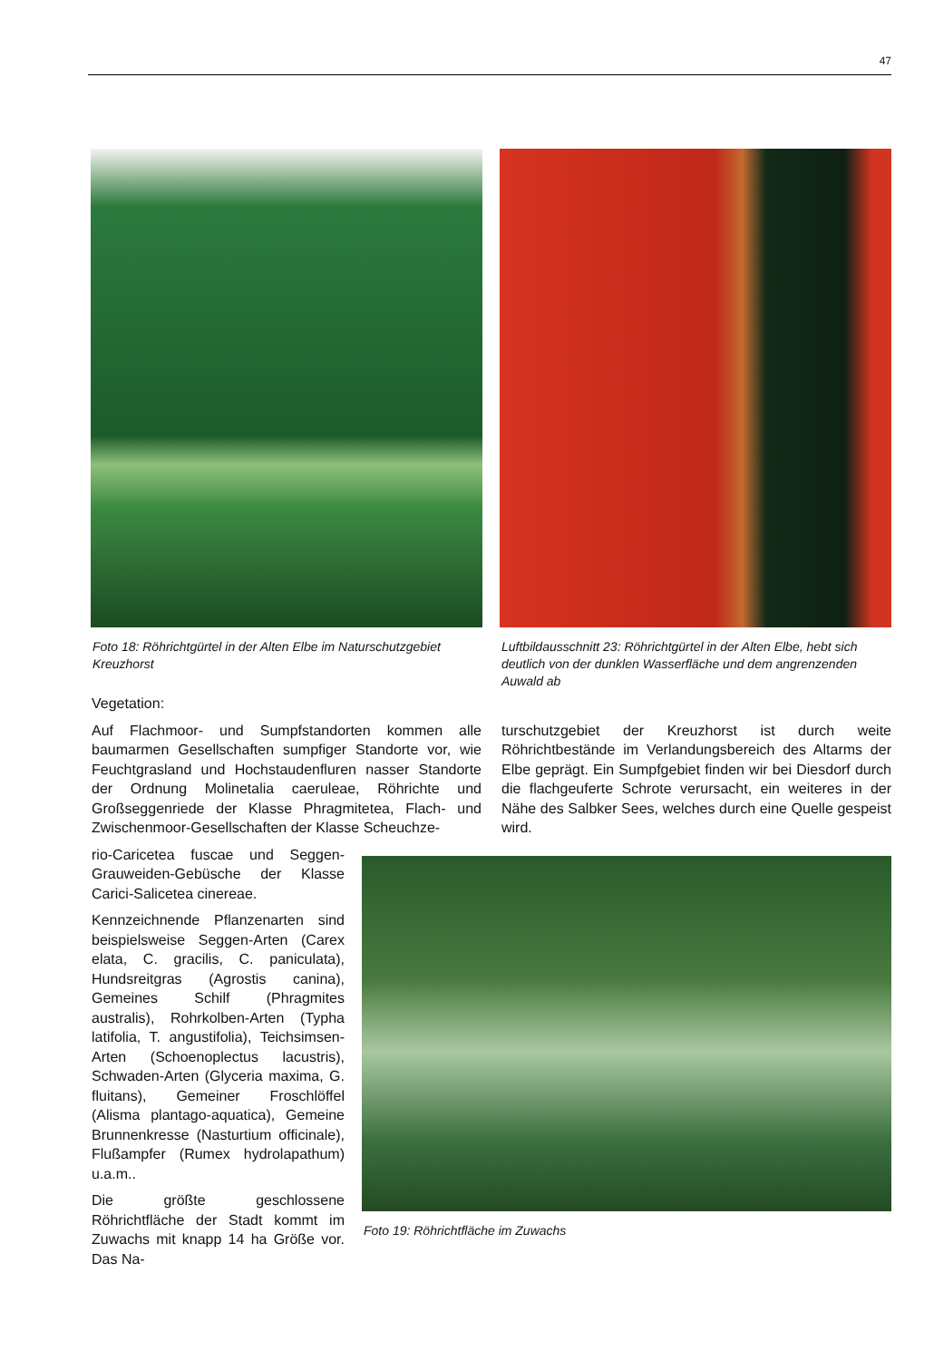47
Foto 18: Röhrichtgürtel in der Alten Elbe im Naturschutzgebiet Kreuzhorst
Luftbildausschnitt 23: Röhrichtgürtel in der Alten Elbe, hebt sich deutlich von der dunklen Wasserfläche und dem angrenzenden Auwald ab
Vegetation:
Auf Flachmoor- und Sumpfstandorten kommen alle baumarmen Gesellschaften sumpfiger Standorte vor, wie Feuchtgrasland und Hochstaudenfluren nasser Standorte der Ordnung Molinetalia caeruleae, Röhrichte und Großseggenriede der Klasse Phragmitetea, Flach- und Zwischenmoor-Gesellschaften der Klasse Scheuchze-
turschutzgebiet der Kreuzhorst ist durch weite Röhrichtbestände im Verlandungsbereich des Altarms der Elbe geprägt. Ein Sumpfgebiet finden wir bei Diesdorf durch die flachgeuferte Schrote verursacht, ein weiteres in der Nähe des Salbker Sees, welches durch eine Quelle gespeist wird.
rio-Caricetea fuscae und Seggen-Grauweiden-Gebüsche der Klasse Carici-Salicetea cinereae.
Kennzeichnende Pflanzenarten sind beispielsweise Seggen-Arten (Carex elata, C. gracilis, C. paniculata), Hundsreitgras (Agrostis canina), Gemeines Schilf (Phragmites australis), Rohrkolben-Arten (Typha latifolia, T. angustifolia), Teichsimsen-Arten (Schoenoplectus lacustris), Schwaden-Arten (Glyceria maxima, G. fluitans), Gemeiner Froschlöffel (Alisma plantago-aquatica), Gemeine Brunnenkresse (Nasturtium officinale), Flußampfer (Rumex hydrolapathum) u.a.m..
Die größte geschlossene Röhrichtfläche der Stadt kommt im Zuwachs mit knapp 14 ha Größe vor. Das Na-
Foto 19: Röhrichtfläche im Zuwachs